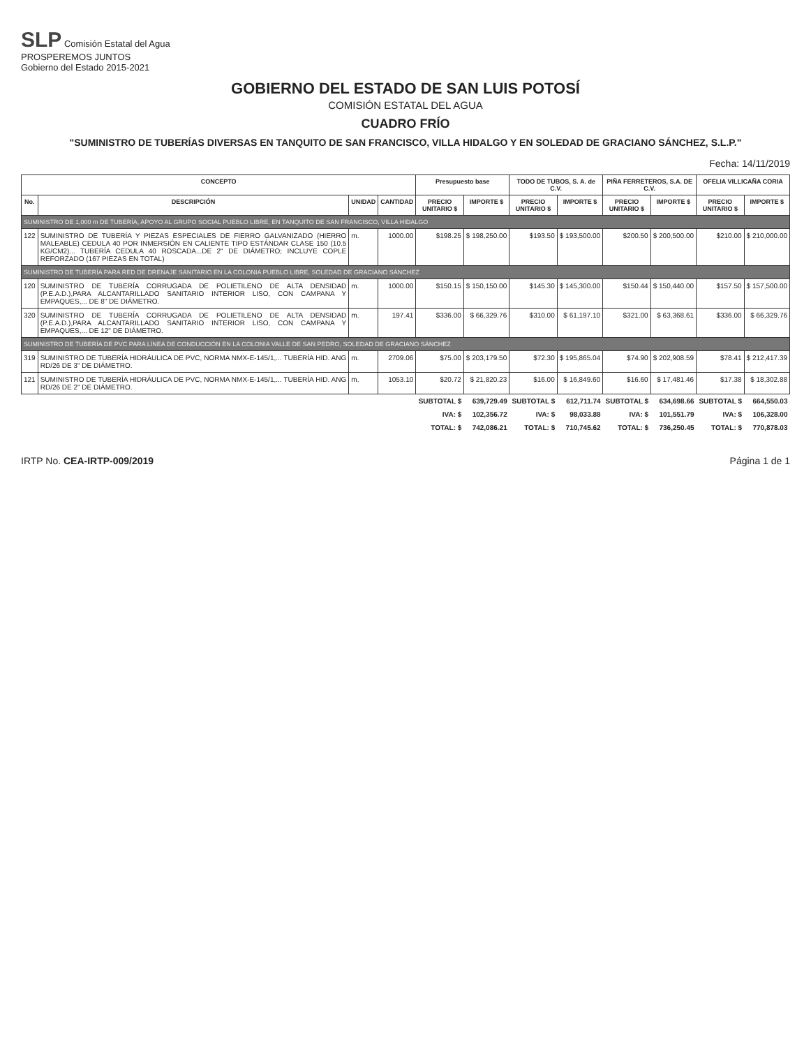SLP Comisión Estatal del Agua
PROSPEREMOS JUNTOS
Gobierno del Estado 2015-2021
GOBIERNO DEL ESTADO DE SAN LUIS POTOSÍ
COMISIÓN ESTATAL DEL AGUA
CUADRO FRÍO
"SUMINISTRO DE TUBERÍAS DIVERSAS EN TANQUITO DE SAN FRANCISCO, VILLA HIDALGO Y EN SOLEDAD DE GRACIANO SÁNCHEZ, S.L.P."
Fecha: 14/11/2019
| CONCEPTO | | | | Presupuesto base | | TODO DE TUBOS, S. A. de C.V. | | PIÑA FERRETEROS, S.A. DE C.V. | | OFELIA VILLICAÑA CORIA | |
| --- | --- | --- | --- | --- | --- | --- | --- | --- | --- | --- | --- |
| No. | DESCRIPCIÓN | UNIDAD | CANTIDAD | PRECIO UNITARIO $ | IMPORTE $ | PRECIO UNITARIO $ | IMPORTE $ | PRECIO UNITARIO $ | IMPORTE $ | PRECIO UNITARIO $ | IMPORTE $ |
| SUMINISTRO DE 1,000 m DE TUBERÍA, APOYO AL GRUPO SOCIAL PUEBLO LIBRE, EN TANQUITO DE SAN FRANCISCO, VILLA HIDALGO | | | | | | | | | | | |
| 122 | SUMINISTRO DE TUBERÍA Y PIEZAS ESPECIALES DE FIERRO GALVANIZADO (HIERRO MALEABLE) CEDULA 40 POR INMERSIÓN EN CALIENTE TIPO ESTÁNDAR CLASE 150 (10.5 KG/CM2)... TUBERÍA CEDULA 40 ROSCADA...DE 2" DE DIÁMETRO; INCLUYE COPLE REFORZADO (167 PIEZAS EN TOTAL) | m. | 1000.00 | $198.25 | $ 198,250.00 | $193.50 | $ 193,500.00 | $200.50 | $ 200,500.00 | $210.00 | $ 210,000.00 |
| SUMINISTRO DE TUBERÍA PARA RED DE DRENAJE SANITARIO EN LA COLONIA PUEBLO LIBRE, SOLEDAD DE GRACIANO SÁNCHEZ | | | | | | | | | | | |
| 120 | SUMINISTRO DE TUBERÍA CORRUGADA DE POLIETILENO DE ALTA DENSIDAD (P.E.A.D.),PARA ALCANTARILLADO SANITARIO INTERIOR LISO, CON CAMPANA Y EMPAQUES,... DE 8" DE DIÁMETRO. | m. | 1000.00 | $150.15 | $ 150,150.00 | $145.30 | $ 145,300.00 | $150.44 | $ 150,440.00 | $157.50 | $ 157,500.00 |
| 320 | SUMINISTRO DE TUBERÍA CORRUGADA DE POLIETILENO DE ALTA DENSIDAD (P.E.A.D.),PARA ALCANTARILLADO SANITARIO INTERIOR LISO, CON CAMPANA Y EMPAQUES,... DE 12" DE DIÁMETRO. | m. | 197.41 | $336.00 | $ 66,329.76 | $310.00 | $ 61,197.10 | $321.00 | $ 63,368.61 | $336.00 | $ 66,329.76 |
| SUMINISTRO DE TUBERÍA DE PVC PARA LÍNEA DE CONDUCCIÓN EN LA COLONIA VALLE DE SAN PEDRO, SOLEDAD DE GRACIANO SÁNCHEZ | | | | | | | | | | | |
| 319 | SUMINISTRO DE TUBERÍA HIDRÁULICA DE PVC, NORMA NMX-E-145/1,... TUBERÍA HID. ANG RD/26 DE 3" DE DIÁMETRO. | m. | 2709.06 | $75.00 | $ 203,179.50 | $72.30 | $ 195,865.04 | $74.90 | $ 202,908.59 | $78.41 | $ 212,417.39 |
| 121 | SUMINISTRO DE TUBERÍA HIDRÁULICA DE PVC, NORMA NMX-E-145/1,... TUBERÍA HID. ANG RD/26 DE 2" DE DIÁMETRO. | m. | 1053.10 | $20.72 | $ 21,820.23 | $16.00 | $ 16,849.60 | $16.60 | $ 17,481.46 | $17.38 | $ 18,302.88 |
| | | | | SUBTOTAL $ | 639,729.49 | SUBTOTAL $ | 612,711.74 | SUBTOTAL $ | 634,698.66 | SUBTOTAL $ | 664,550.03 |
| | | | | IVA: $ | 102,356.72 | IVA: $ | 98,033.88 | IVA: $ | 101,551.79 | IVA: $ | 106,328.00 |
| | | | | TOTAL: $ | 742,086.21 | TOTAL: $ | 710,745.62 | TOTAL: $ | 736,250.45 | TOTAL: $ | 770,878.03 |
IRTP No. CEA-IRTP-009/2019 Página 1 de 1